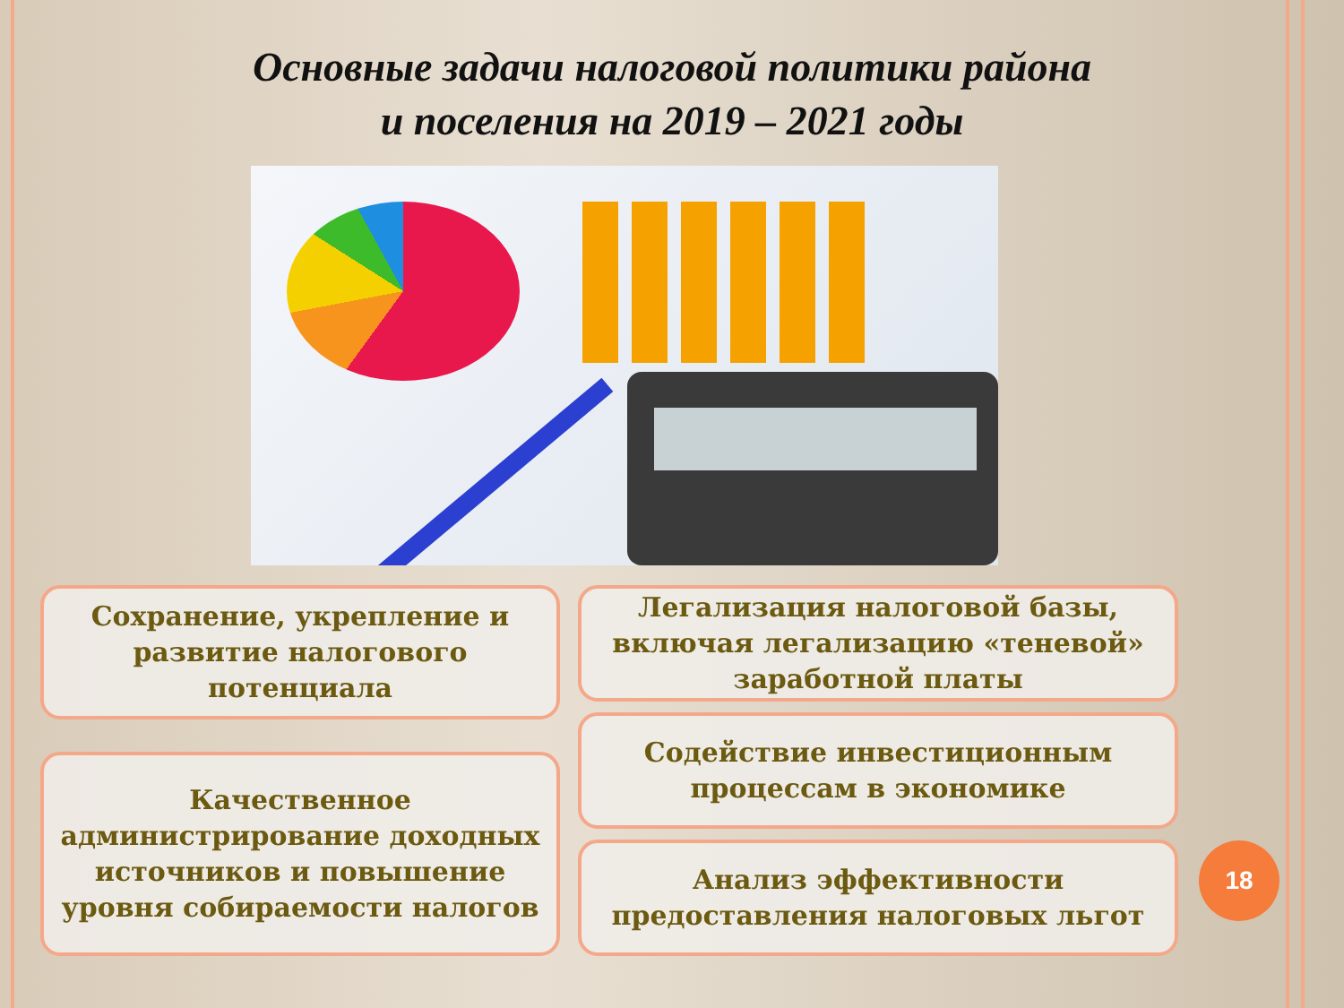Основные задачи налоговой политики района
и поселения на 2019 – 2021 годы
Сохранение, укрепление и развитие налогового потенциала
Качественное администрирование доходных источников и повышение уровня собираемости налогов
Легализация налоговой базы, включая легализацию «теневой» заработной платы
Содействие инвестиционным процессам в экономике
Анализ эффективности предоставления налоговых льгот
18